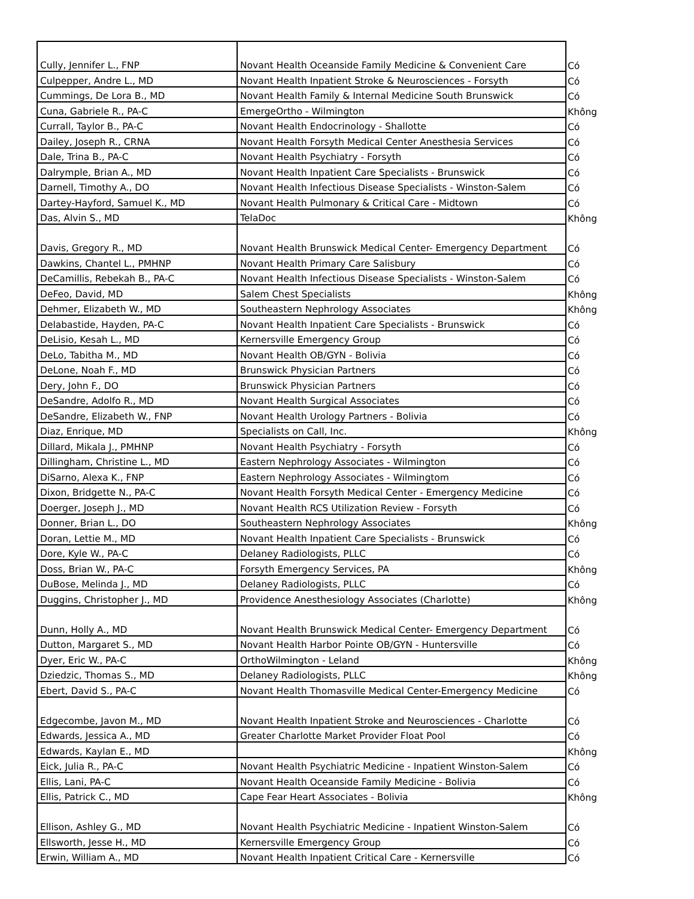| Cully, Jennifer L., FNP | Novant Health Oceanside Family Medicine & Convenient Care | Có |
| Culpepper, Andre L., MD | Novant Health Inpatient Stroke & Neurosciences - Forsyth | Có |
| Cummings, De Lora B., MD | Novant Health Family & Internal Medicine South Brunswick | Có |
| Cuna, Gabriele R., PA-C | EmergeOrtho - Wilmington | Không |
| Currall, Taylor B., PA-C | Novant Health Endocrinology - Shallotte | Có |
| Dailey, Joseph R., CRNA | Novant Health Forsyth Medical Center Anesthesia Services | Có |
| Dale, Trina B., PA-C | Novant Health Psychiatry - Forsyth | Có |
| Dalrymple, Brian A., MD | Novant Health Inpatient Care Specialists - Brunswick | Có |
| Darnell, Timothy A., DO | Novant Health Infectious Disease Specialists - Winston-Salem | Có |
| Dartey-Hayford, Samuel K., MD | Novant Health Pulmonary & Critical Care - Midtown | Có |
| Das, Alvin S., MD | TelaDoc | Không |
| Davis, Gregory R., MD | Novant Health Brunswick Medical Center- Emergency Department | Có |
| Dawkins, Chantel L., PMHNP | Novant Health Primary Care Salisbury | Có |
| DeCamillis, Rebekah B., PA-C | Novant Health Infectious Disease Specialists - Winston-Salem | Có |
| DeFeo, David, MD | Salem Chest Specialists | Không |
| Dehmer, Elizabeth W., MD | Southeastern Nephrology Associates | Không |
| Delabastide, Hayden, PA-C | Novant Health Inpatient Care Specialists - Brunswick | Có |
| DeLisio, Kesah L., MD | Kernersville Emergency Group | Có |
| DeLo, Tabitha M., MD | Novant Health OB/GYN - Bolivia | Có |
| DeLone, Noah F., MD | Brunswick Physician Partners | Có |
| Dery, John F., DO | Brunswick Physician Partners | Có |
| DeSandre, Adolfo R., MD | Novant Health Surgical Associates | Có |
| DeSandre, Elizabeth W., FNP | Novant Health Urology Partners - Bolivia | Có |
| Diaz, Enrique, MD | Specialists on Call, Inc. | Không |
| Dillard, Mikala J., PMHNP | Novant Health Psychiatry - Forsyth | Có |
| Dillingham, Christine L., MD | Eastern Nephrology Associates - Wilmington | Có |
| DiSarno, Alexa K., FNP | Eastern Nephrology Associates - Wilmingtom | Có |
| Dixon, Bridgette N., PA-C | Novant Health Forsyth Medical Center - Emergency Medicine | Có |
| Doerger, Joseph J., MD | Novant Health RCS Utilization Review - Forsyth | Có |
| Donner, Brian L., DO | Southeastern Nephrology Associates | Không |
| Doran, Lettie M., MD | Novant Health Inpatient Care Specialists - Brunswick | Có |
| Dore, Kyle W., PA-C | Delaney Radiologists, PLLC | Có |
| Doss, Brian W., PA-C | Forsyth Emergency Services, PA | Không |
| DuBose, Melinda J., MD | Delaney Radiologists, PLLC | Có |
| Duggins, Christopher J., MD | Providence Anesthesiology Associates (Charlotte) | Không |
| Dunn, Holly A., MD | Novant Health Brunswick Medical Center- Emergency Department | Có |
| Dutton, Margaret S., MD | Novant Health Harbor Pointe OB/GYN - Huntersville | Có |
| Dyer, Eric W., PA-C | OrthoWilmington - Leland | Không |
| Dziedzic, Thomas S., MD | Delaney Radiologists, PLLC | Không |
| Ebert, David S., PA-C | Novant Health Thomasville Medical Center-Emergency Medicine | Có |
| Edgecombe, Javon M., MD | Novant Health Inpatient Stroke and Neurosciences - Charlotte | Có |
| Edwards, Jessica A., MD | Greater Charlotte Market Provider Float Pool | Có |
| Edwards, Kaylan E., MD | | Không |
| Eick, Julia R., PA-C | Novant Health Psychiatric Medicine - Inpatient Winston-Salem | Có |
| Ellis, Lani, PA-C | Novant Health Oceanside Family Medicine - Bolivia | Có |
| Ellis, Patrick C., MD | Cape Fear Heart Associates - Bolivia | Không |
| Ellison, Ashley G., MD | Novant Health Psychiatric Medicine - Inpatient Winston-Salem | Có |
| Ellsworth, Jesse H., MD | Kernersville Emergency Group | Có |
| Erwin, William A., MD | Novant Health Inpatient Critical Care - Kernersville | Có |